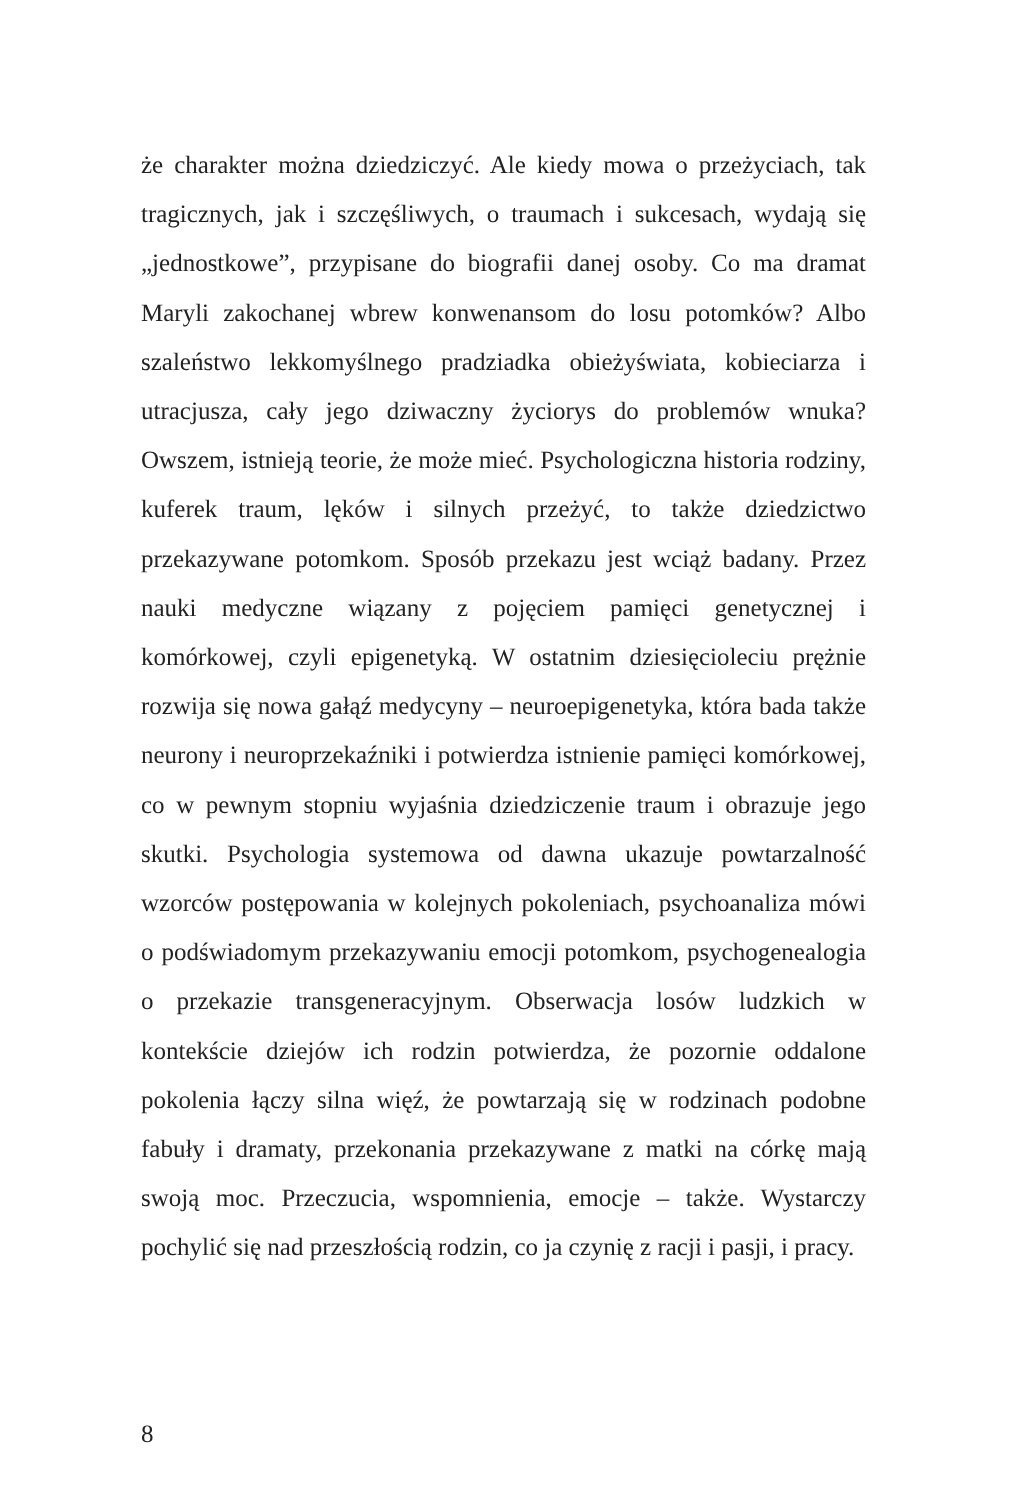że charakter można dziedziczyć. Ale kiedy mowa o przeżyciach, tak tragicznych, jak i szczęśliwych, o traumach i sukcesach, wydają się „jednostkowe”, przypisane do biografii danej osoby. Co ma dramat Maryli zakochanej wbrew konwenansom do losu potomków? Albo szaleństwo lekkomyślnego pradziadka obieżyświata, kobieciarza i utracjusza, cały jego dziwaczny życiorys do problemów wnuka? Owszem, istnieją teorie, że może mieć. Psychologiczna historia rodziny, kuferek traum, lęków i silnych przeżyć, to także dziedzictwo przekazywane potomkom. Sposób przekazu jest wciąż badany. Przez nauki medyczne wiązany z pojęciem pamięci genetycznej i komórkowej, czyli epigenetyką. W ostatnim dziesięcioleciu prężnie rozwija się nowa gałąź medycyny – neuroepigenetyka, która bada także neurony i neuroprzekaźniki i potwierdza istnienie pamięci komórkowej, co w pewnym stopniu wyjaśnia dziedziczenie traum i obrazuje jego skutki. Psychologia systemowa od dawna ukazuje powtarzalność wzorców postępowania w kolejnych pokoleniach, psychoanaliza mówi o podświadomym przekazywaniu emocji potomkom, psychogenealogia o przekazie transgeneracyjnym. Obserwacja losów ludzkich w kontekście dziejów ich rodzin potwierdza, że pozornie oddalone pokolenia łączy silna więź, że powtarzają się w rodzinach podobne fabuły i dramaty, przekonania przekazywane z matki na córkę mają swoją moc. Przeczucia, wspomnienia, emocje – także. Wystarczy pochylić się nad przeszłością rodzin, co ja czynię z racji i pasji, i pracy.
8